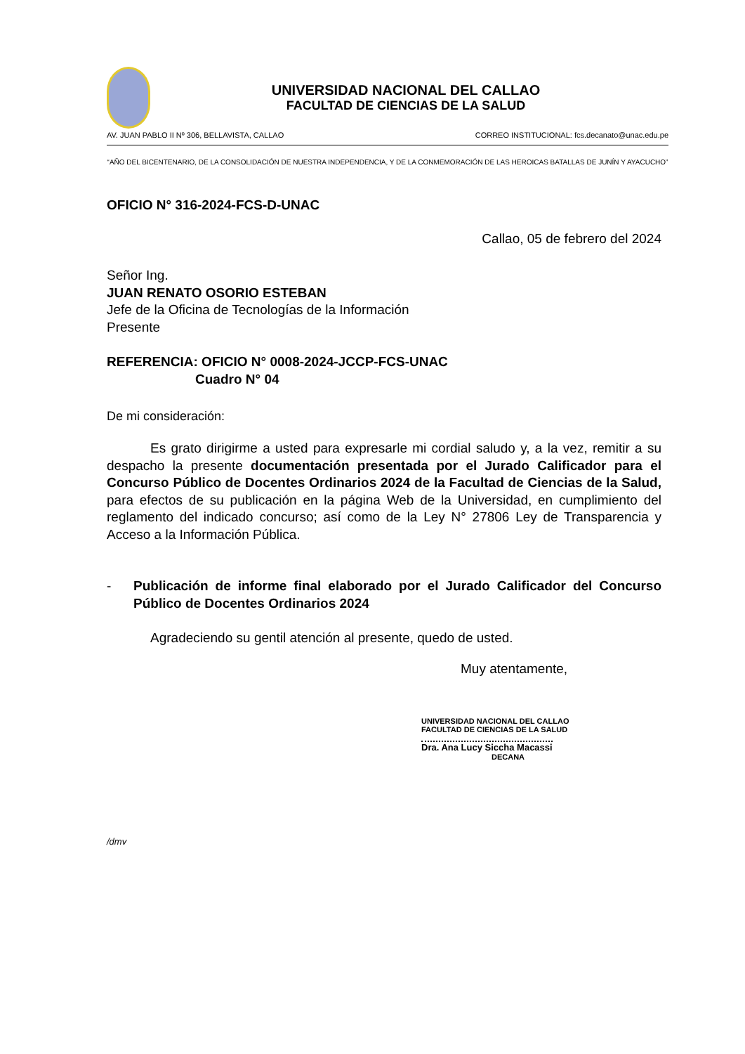UNIVERSIDAD NACIONAL DEL CALLAO
FACULTAD DE CIENCIAS DE LA SALUD
AV. JUAN PABLO II Nº 306, BELLAVISTA, CALLAO CORREO INSTITUCIONAL: fcs.decanato@unac.edu.pe
“AÑO DEL BICENTENARIO, DE LA CONSOLIDACIÓN DE NUESTRA INDEPENDENCIA, Y DE LA CONMEMORACIÓN DE LAS HEROICAS BATALLAS DE JUNÍN Y AYACUCHO”
OFICIO N° 316-2024-FCS-D-UNAC
Callao, 05 de febrero del 2024
Señor Ing.
JUAN RENATO OSORIO ESTEBAN
Jefe de la Oficina de Tecnologías de la Información
Presente
REFERENCIA: OFICIO N° 0008-2024-JCCP-FCS-UNAC
Cuadro N° 04
De mi consideración:
Es grato dirigirme a usted para expresarle mi cordial saludo y, a la vez, remitir a su despacho la presente documentación presentada por el Jurado Calificador para el Concurso Público de Docentes Ordinarios 2024 de la Facultad de Ciencias de la Salud, para efectos de su publicación en la página Web de la Universidad, en cumplimiento del reglamento del indicado concurso; así como de la Ley N° 27806 Ley de Transparencia y Acceso a la Información Pública.
- Publicación de informe final elaborado por el Jurado Calificador del Concurso Público de Docentes Ordinarios 2024
Agradeciendo su gentil atención al presente, quedo de usted.
Muy atentamente,
UNIVERSIDAD NACIONAL DEL CALLAO
FACULTAD DE CIENCIAS DE LA SALUD
Dra. Ana Lucy Siccha Macassi
DECANA
/dmv